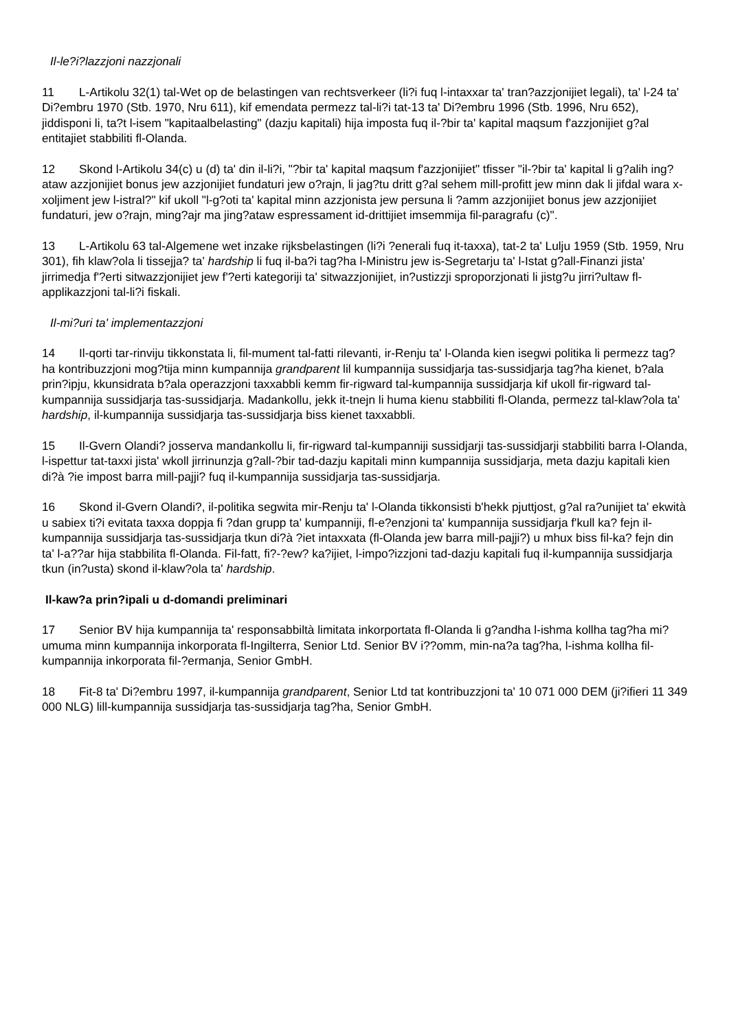Il-le?i?lazzjoni nazzjonali
11 L-Artikolu 32(1) tal-Wet op de belastingen van rechtsverkeer (li?i fuq l-intaxxar ta' tran?azzjonijiet legali), ta' l-24 ta' Di?embru 1970 (Stb. 1970, Nru 611), kif emendata permezz tal-li?i tat-13 ta' Di?embru 1996 (Stb. 1996, Nru 652), jiddisponi li, ta?t l-isem "kapitaalbelasting" (dazju kapitali) hija imposta fuq il-?bir ta' kapital maqsum f'azzjonijiet g?al entitajiet stabbiliti fl-Olanda.
12 Skond l-Artikolu 34(c) u (d) ta' din il-li?i, "?bir ta' kapital maqsum f'azzjonijiet" tfisser "il-?bir ta' kapital li g?alih ing?ataw azzjonijiet bonus jew azzjonijiet fundaturi jew o?rajn, li jag?tu dritt g?al sehem mill-profitt jew minn dak li jifdal wara x-xoljiment jew l-istral?" kif ukoll "l-g?oti ta' kapital minn azzjonista jew persuna li ?amm azzjonijiet bonus jew azzjonijiet fundaturi, jew o?rajn, ming?ajr ma jing?ataw espressament id-drittijiet imsemmija fil-paragrafu (c)".
13 L-Artikolu 63 tal-Algemene wet inzake rijksbelastingen (li?i ?enerali fuq it-taxxa), tat-2 ta' Lulju 1959 (Stb. 1959, Nru 301), fih klaw?ola li tissejja? ta' hardship li fuq il-ba?i tag?ha l-Ministru jew is-Segretarju ta' l-Istat g?all-Finanzi jista' jirrimedja f'?erti sitwazzjonijiet jew f'?erti kategoriji ta' sitwazzjonijiet, in?ustizzji sproporzjonati li jistg?u jirri?ultaw fl-applikazzjoni tal-li?i fiskali.
Il-mi?uri ta' implementazzjoni
14 Il-qorti tar-rinviju tikkonstata li, fil-mument tal-fatti rilevanti, ir-Renju ta' l-Olanda kien isegwi politika li permezz tag?ha kontribuzzjoni mog?tija minn kumpannija grandparent lil kumpannija sussidjarja tas-sussidjarja tag?ha kienet, b?ala prin?ipju, kkunsidrata b?ala operazzjoni taxxabbli kemm fir-rigward tal-kumpannija sussidjarja kif ukoll fir-rigward tal-kumpannija sussidjarja tas-sussidjarja. Madankollu, jekk it-tnejn li huma kienu stabbiliti fl-Olanda, permezz tal-klaw?ola ta' hardship, il-kumpannija sussidjarja tas-sussidjarja biss kienet taxxabbli.
15 Il-Gvern Olandi? josserva mandankollu li, fir-rigward tal-kumpanniji sussidjarji tas-sussidjarji stabbiliti barra l-Olanda, l-ispettur tat-taxxi jista' wkoll jirrinunzja g?all-?bir tad-dazju kapitali minn kumpannija sussidjarja, meta dazju kapitali kien di?à ?ie impost barra mill-pajji? fuq il-kumpannija sussidjarja tas-sussidjarja.
16 Skond il-Gvern Olandi?, il-politika segwita mir-Renju ta' l-Olanda tikkonsisti b'hekk pjuttjost, g?al ra?unijiet ta' ekwità u sabiex ti?i evitata taxxa doppja fi ?dan grupp ta' kumpanniji, fl-e?enzjoni ta' kumpannija sussidjarja f'kull ka? fejn il-kumpannija sussidjarja tas-sussidjarja tkun di?à ?iet intaxxata (fl-Olanda jew barra mill-pajji?) u mhux biss fil-ka? fejn din ta' l-a??ar hija stabbilita fl-Olanda. Fil-fatt, fi?-?ew? ka?ijiet, l-impo?izzjoni tad-dazju kapitali fuq il-kumpannija sussidjarja tkun (in?usta) skond il-klaw?ola ta' hardship.
Il-kaw?a prin?ipali u d-domandi preliminari
17 Senior BV hija kumpannija ta' responsabbiltà limitata inkorportata fl-Olanda li g?andha l-ishma kollha tag?ha mi?umuma minn kumpannija inkorporata fl-Ingilterra, Senior Ltd. Senior BV i??omm, min-na?a tag?ha, l-ishma kollha fil-kumpannija inkorporata fil-?ermanja, Senior GmbH.
18 Fit-8 ta' Di?embru 1997, il-kumpannija grandparent, Senior Ltd tat kontribuzzjoni ta' 10 071 000 DEM (ji?ifieri 11 349 000 NLG) lill-kumpannija sussidjarja tas-sussidjarja tag?ha, Senior GmbH.